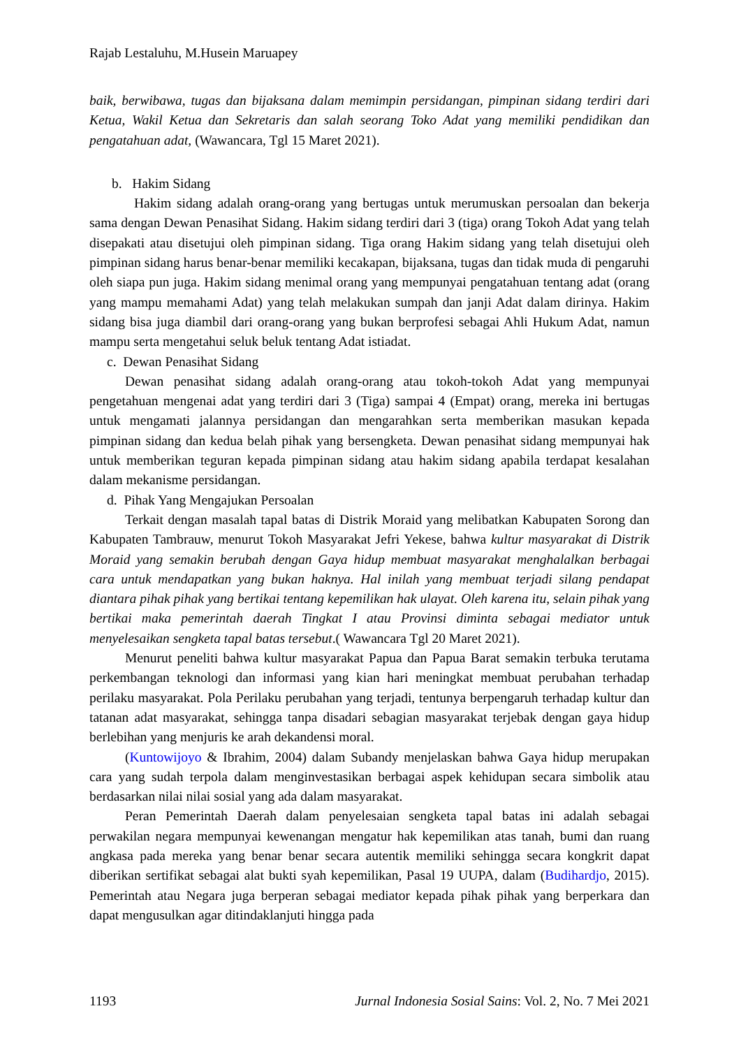Rajab Lestaluhu, M.Husein Maruapey
baik, berwibawa, tugas dan bijaksana dalam memimpin persidangan, pimpinan sidang terdiri dari Ketua, Wakil Ketua dan Sekretaris dan salah seorang Toko Adat yang memiliki pendidikan dan pengatahuan adat, (Wawancara, Tgl 15 Maret 2021).
b. Hakim Sidang
Hakim sidang adalah orang-orang yang bertugas untuk merumuskan persoalan dan bekerja sama dengan Dewan Penasihat Sidang. Hakim sidang terdiri dari 3 (tiga) orang Tokoh Adat yang telah disepakati atau disetujui oleh pimpinan sidang. Tiga orang Hakim sidang yang telah disetujui oleh pimpinan sidang harus benar-benar memiliki kecakapan, bijaksana, tugas dan tidak muda di pengaruhi oleh siapa pun juga. Hakim sidang menimal orang yang mempunyai pengatahuan tentang adat (orang yang mampu memahami Adat) yang telah melakukan sumpah dan janji Adat dalam dirinya. Hakim sidang bisa juga diambil dari orang-orang yang bukan berprofesi sebagai Ahli Hukum Adat, namun mampu serta mengetahui seluk beluk tentang Adat istiadat.
c. Dewan Penasihat Sidang
Dewan penasihat sidang adalah orang-orang atau tokoh-tokoh Adat yang mempunyai pengetahuan mengenai adat yang terdiri dari 3 (Tiga) sampai 4 (Empat) orang, mereka ini bertugas untuk mengamati jalannya persidangan dan mengarahkan serta memberikan masukan kepada pimpinan sidang dan kedua belah pihak yang bersengketa. Dewan penasihat sidang mempunyai hak untuk memberikan teguran kepada pimpinan sidang atau hakim sidang apabila terdapat kesalahan dalam mekanisme persidangan.
d. Pihak Yang Mengajukan Persoalan
Terkait dengan masalah tapal batas di Distrik Moraid yang melibatkan Kabupaten Sorong dan Kabupaten Tambrauw, menurut Tokoh Masyarakat Jefri Yekese, bahwa kultur masyarakat di Distrik Moraid yang semakin berubah dengan Gaya hidup membuat masyarakat menghalalkan berbagai cara untuk mendapatkan yang bukan haknya. Hal inilah yang membuat terjadi silang pendapat diantara pihak pihak yang bertikai tentang kepemilikan hak ulayat. Oleh karena itu, selain pihak yang bertikai maka pemerintah daerah Tingkat I atau Provinsi diminta sebagai mediator untuk menyelesaikan sengketa tapal batas tersebut.( Wawancara Tgl 20 Maret 2021).
Menurut peneliti bahwa kultur masyarakat Papua dan Papua Barat semakin terbuka terutama perkembangan teknologi dan informasi yang kian hari meningkat membuat perubahan terhadap perilaku masyarakat. Pola Perilaku perubahan yang terjadi, tentunya berpengaruh terhadap kultur dan tatanan adat masyarakat, sehingga tanpa disadari sebagian masyarakat terjebak dengan gaya hidup berlebihan yang menjuris ke arah dekandensi moral.
(Kuntowijoyo & Ibrahim, 2004) dalam Subandy menjelaskan bahwa Gaya hidup merupakan cara yang sudah terpola dalam menginvestasikan berbagai aspek kehidupan secara simbolik atau berdasarkan nilai nilai sosial yang ada dalam masyarakat.
Peran Pemerintah Daerah dalam penyelesaian sengketa tapal batas ini adalah sebagai perwakilan negara mempunyai kewenangan mengatur hak kepemilikan atas tanah, bumi dan ruang angkasa pada mereka yang benar benar secara autentik memiliki sehingga secara kongkrit dapat diberikan sertifikat sebagai alat bukti syah kepemilikan, Pasal 19 UUPA, dalam (Budihardjo, 2015). Pemerintah atau Negara juga berperan sebagai mediator kepada pihak pihak yang berperkara dan dapat mengusulkan agar ditindaklanjuti hingga pada
1193 Jurnal Indonesia Sosial Sains: Vol. 2, No. 7 Mei 2021